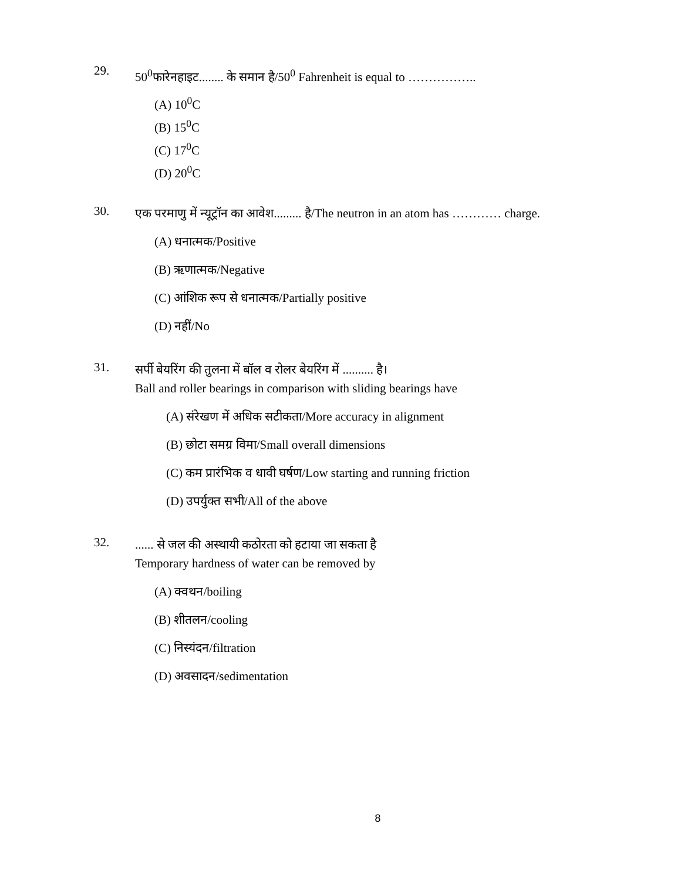29.
50<sup>0</sup>फारेनहाइट........ के समान है/50<sup>0</sup> Fahrenheit is equal to ……………..
(A) 10<sup>0</sup>C
(B) 15<sup>0</sup>C
(C) 17<sup>0</sup>C
(D) 20<sup>0</sup>C
30.
एक परमाणु में न्यूट्रॉन का आवेश......... है/The neutron in an atom has ………… charge.
(A) धनात्मक/Positive
(B) ऋणात्मक/Negative
(C) आंशिक रूप से धनात्मक/Partially positive
(D) नहीं/No
31.
सर्पी बेयरिंग की तुलना में बॉल व रोलर बेयरिंग में .......... है।
Ball and roller bearings in comparison with sliding bearings have
(A) संरेखण में अधिक सटीकता/More accuracy in alignment
(B) छोटा समग्र विमा/Small overall dimensions
(C) कम प्रारंभिक व धावी घर्षण/Low starting and running friction
(D) उपर्युक्त सभी/All of the above
32.
...... से जल की अस्थायी कठोरता को हटाया जा सकता है
Temporary hardness of water can be removed by
(A) क्वथन/boiling
(B) शीतलन/cooling
(C) निस्यंदन/filtration
(D) अवसादन/sedimentation
8